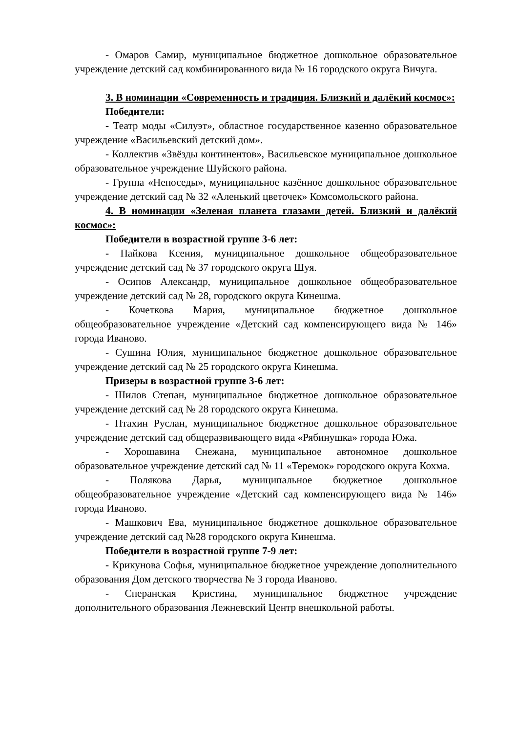- Омаров Самир, муниципальное бюджетное дошкольное образовательное учреждение детский сад комбинированного вида № 16 городского округа Вичуга.
3. В номинации «Современность и традиция. Близкий и далёкий космос»:
Победители:
- Театр моды «Силуэт», областное государственное казенно образовательное учреждение «Васильевский детский дом».
- Коллектив «Звёзды континентов», Васильевское муниципальное дошкольное образовательное учреждение Шуйского района.
- Группа «Непоседы», муниципальное казённое дошкольное образовательное учреждение детский сад № 32 «Аленький цветочек» Комсомольского района.
4. В номинации «Зеленая планета глазами детей. Близкий и далёкий космос»:
Победители в возрастной группе 3-6 лет:
- Пайкова Ксения, муниципальное дошкольное общеобразовательное учреждение детский сад № 37 городского округа Шуя.
- Осипов Александр, муниципальное дошкольное общеобразовательное учреждение детский сад № 28, городского округа Кинешма.
- Кочеткова Мария, муниципальное бюджетное дошкольное общеобразовательное учреждение «Детский сад компенсирующего вида № 146» города Иваново.
- Сушина Юлия, муниципальное бюджетное дошкольное образовательное учреждение детский сад № 25 городского округа Кинешма.
Призеры в возрастной группе 3-6 лет:
- Шилов Степан, муниципальное бюджетное дошкольное образовательное учреждение детский сад № 28 городского округа Кинешма.
- Птахин Руслан, муниципальное бюджетное дошкольное образовательное учреждение детский сад общеразвивающего вида «Рябинушка» города Южа.
- Хорошавина Снежана, муниципальное автономное дошкольное образовательное учреждение детский сад № 11 «Теремок» городского округа Кохма.
- Полякова Дарья, муниципальное бюджетное дошкольное общеобразовательное учреждение «Детский сад компенсирующего вида № 146» города Иваново.
- Машкович Ева, муниципальное бюджетное дошкольное образовательное учреждение детский сад №28 городского округа Кинешма.
Победители в возрастной группе 7-9 лет:
- Крикунова Софья, муниципальное бюджетное учреждение дополнительного образования Дом детского творчества № 3 города Иваново.
- Сперанская Кристина, муниципальное бюджетное учреждение дополнительного образования Лежневский Центр внешкольной работы.